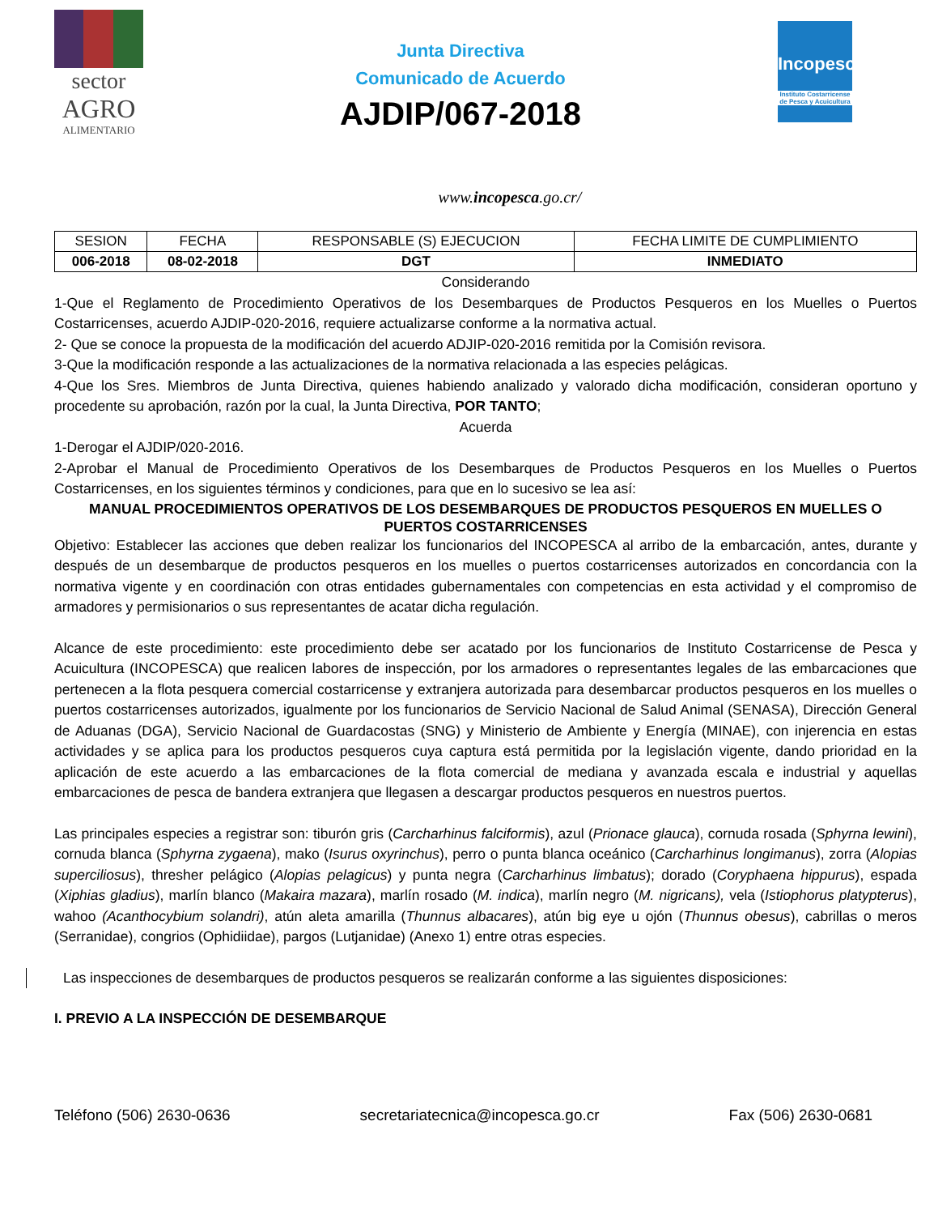sector
AGRO
ALIMENTARIO
Junta Directiva
Comunicado de Acuerdo
AJDIP/067-2018
Incopesca
Instituto Costarricense de Pesca y Acuicultura
www.incopesca.go.cr/
| SESION | FECHA | RESPONSABLE (S) EJECUCION | FECHA LIMITE DE CUMPLIMIENTO |
| --- | --- | --- | --- |
| 006-2018 | 08-02-2018 | DGT | INMEDIATO |
Considerando
1-Que el Reglamento de Procedimiento Operativos de los Desembarques de Productos Pesqueros en los Muelles o Puertos Costarricenses, acuerdo AJDIP-020-2016, requiere actualizarse conforme a la normativa actual.
2- Que se conoce la propuesta de la modificación del acuerdo ADJIP-020-2016 remitida por la Comisión revisora.
3-Que la modificación responde a las actualizaciones de la normativa relacionada a las especies pelágicas.
4-Que los Sres. Miembros de Junta Directiva, quienes habiendo analizado y valorado dicha modificación, consideran oportuno y procedente su aprobación, razón por la cual, la Junta Directiva, POR TANTO;
Acuerda
1-Derogar el AJDIP/020-2016.
2-Aprobar el Manual de Procedimiento Operativos de los Desembarques de Productos Pesqueros en los Muelles o Puertos Costarricenses, en los siguientes términos y condiciones, para que en lo sucesivo se lea así:
MANUAL PROCEDIMIENTOS OPERATIVOS DE LOS DESEMBARQUES DE PRODUCTOS PESQUEROS EN MUELLES O PUERTOS COSTARRICENSES
Objetivo: Establecer las acciones que deben realizar los funcionarios del INCOPESCA al arribo de la embarcación, antes, durante y después de un desembarque de productos pesqueros en los muelles o puertos costarricenses autorizados en concordancia con la normativa vigente y en coordinación con otras entidades gubernamentales con competencias en esta actividad y el compromiso de armadores y permisionarios o sus representantes de acatar dicha regulación.
Alcance de este procedimiento: este procedimiento debe ser acatado por los funcionarios de Instituto Costarricense de Pesca y Acuicultura (INCOPESCA) que realicen labores de inspección, por los armadores o representantes legales de las embarcaciones que pertenecen a la flota pesquera comercial costarricense y extranjera autorizada para desembarcar productos pesqueros en los muelles o puertos costarricenses autorizados, igualmente por los funcionarios de Servicio Nacional de Salud Animal (SENASA), Dirección General de Aduanas (DGA), Servicio Nacional de Guardacostas (SNG) y Ministerio de Ambiente y Energía (MINAE), con injerencia en estas actividades y se aplica para los productos pesqueros cuya captura está permitida por la legislación vigente, dando prioridad en la aplicación de este acuerdo a las embarcaciones de la flota comercial de mediana y avanzada escala e industrial y aquellas embarcaciones de pesca de bandera extranjera que llegasen a descargar productos pesqueros en nuestros puertos.
Las principales especies a registrar son: tiburón gris (Carcharhinus falciformis), azul (Prionace glauca), cornuda rosada (Sphyrna lewini), cornuda blanca (Sphyrna zygaena), mako (Isurus oxyrinchus), perro o punta blanca oceánico (Carcharhinus longimanus), zorra (Alopias superciliosus), thresher pelágico (Alopias pelagicus) y punta negra (Carcharhinus limbatus); dorado (Coryphaena hippurus), espada (Xiphias gladius), marlín blanco (Makaira mazara), marlín rosado (M. indica), marlín negro (M. nigricans), vela (Istiophorus platypterus), wahoo (Acanthocybium solandri), atún aleta amarilla (Thunnus albacares), atún big eye u ojón (Thunnus obesus), cabrillas o meros (Serranidae), congrios (Ophidiidae), pargos (Lutjanidae) (Anexo 1) entre otras especies.
Las inspecciones de desembarques de productos pesqueros se realizarán conforme a las siguientes disposiciones:
I. PREVIO A LA INSPECCIÓN DE DESEMBARQUE
Teléfono (506) 2630-0636 secretariatecnica@incopesca.go.cr Fax (506) 2630-0681